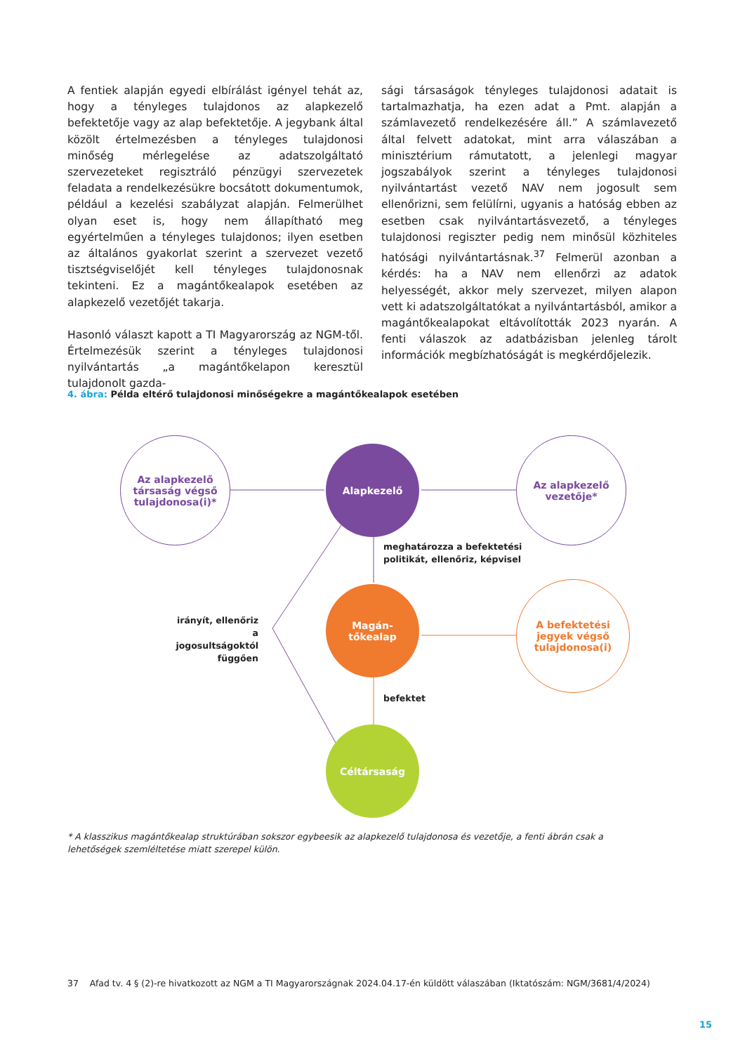A fentiek alapján egyedi elbírálást igényel tehát az, hogy a tényleges tulajdonos az alapkezelő befektetője vagy az alap befektetője. A jegybank által közölt értelmezésben a tényleges tulajdonosi minőség mérlegelése az adatszolgáltató szervezeteket regisztráló pénzügyi szervezetek feladata a rendelkezésükre bocsátott dokumentumok, például a kezelési szabályzat alapján. Felmerülhet olyan eset is, hogy nem állapítható meg egyértelműen a tényleges tulajdonos; ilyen esetben az általános gyakorlat szerint a szervezet vezető tisztségviselőjét kell tényleges tulajdonosnak tekinteni. Ez a magántőkealapok esetében az alapkezelő vezetőjét takarja.
Hasonló választ kapott a TI Magyarország az NGM-től. Értelmezésük szerint a tényleges tulajdonosi nyilvántartás „a magántőkelapon keresztül tulajdonolt gazda-
sági társaságok tényleges tulajdonosi adatait is tartalmazhatja, ha ezen adat a Pmt. alapján a számlavezető rendelkezésére áll.” A számlavezető által felvett adatokat, mint arra válaszában a minisztérium rámutatott, a jelenlegi magyar jogszabályok szerint a tényleges tulajdonosi nyilvántartást vezető NAV nem jogosult sem ellenőrizni, sem felülírni, ugyanis a hatóság ebben az esetben csak nyilvántartásvezető, a tényleges tulajdonosi regiszter pedig nem minősül közhiteles hatósági nyilvántartásnak.<sup>37</sup> Felmerül azonban a kérdés: ha a NAV nem ellenőrzi az adatok helyességét, akkor mely szervezet, milyen alapon vett ki adatszolgáltatókat a nyilvántartásból, amikor a magántőkealapokat eltávolították 2023 nyarán. A fenti válaszok az adatbázisban jelenleg tárolt információk megbízhatóságát is megkérdőjelezik.
4. ábra: Példa eltérő tulajdonosi minőségekre a magántőkealapok esetében
Az alapkezelő
társaság végső
tulajdonosa(i)*
Alapkezelő
Az alapkezelő
vezetője*
meghatározza a befektetési
politikát, ellenőriz, képvisel
irányít, ellenőriz a jogosultságoktól függően
Magán-
tőkealap
A befektetési
jegyek végső
tulajdonosa(i)
befektet
Céltársaság
* A klasszikus magántőkealap struktúrában sokszor egybeesik az alapkezelő tulajdonosa és vezetője, a fenti ábrán csak a lehetőségek szemléltetése miatt szerepel külön.
37 Afad tv. 4 § (2)-re hivatkozott az NGM a TI Magyarországnak 2024.04.17-én küldött válaszában (Iktatószám: NGM/3681/4/2024)
15